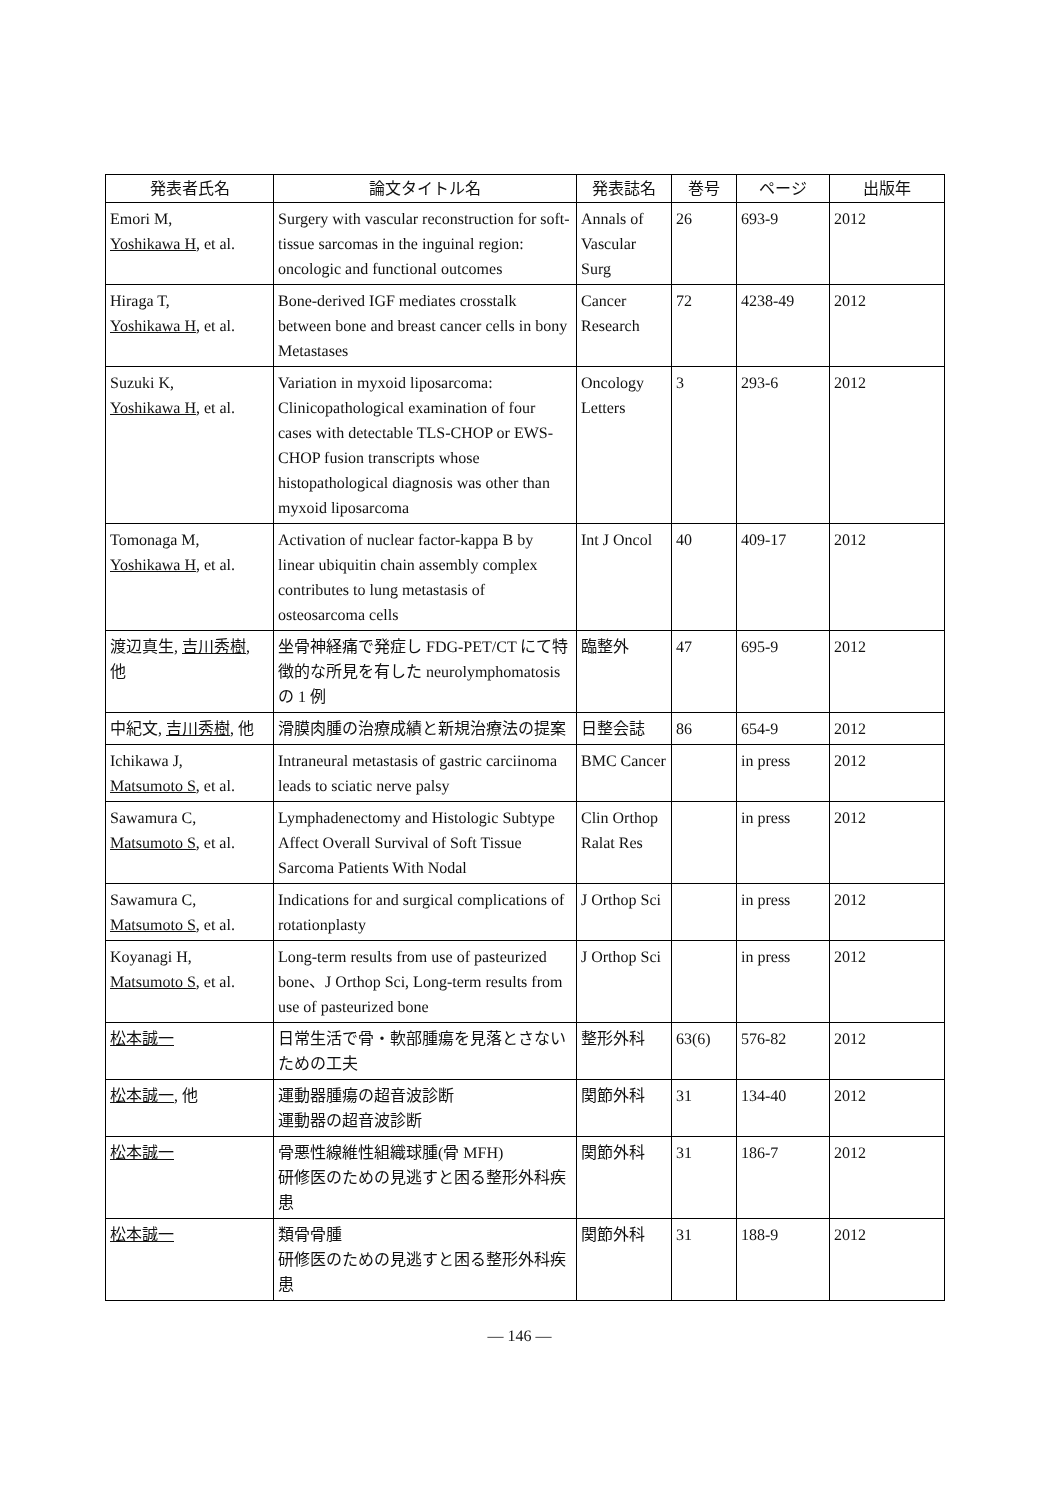| 発表者氏名 | 論文タイトル名 | 発表誌名 | 巻号 | ページ | 出版年 |
| --- | --- | --- | --- | --- | --- |
| Emori M, Yoshikawa H , et al. | Surgery with vascular reconstruction for soft-tissue sarcomas in the inguinal region: oncologic and functional outcomes | Annals of Vascular Surg | 26 | 693-9 | 2012 |
| Hiraga T, Yoshikawa H , et al. | Bone-derived IGF mediates crosstalk between bone and breast cancer cells in bony Metastases | Cancer Research | 72 | 4238-49 | 2012 |
| Suzuki K, Yoshikawa H , et al. | Variation in myxoid liposarcoma: Clinicopathological examination of four cases with detectable TLS-CHOP or EWS-CHOP fusion transcripts whose histopathological diagnosis was other than myxoid liposarcoma | Oncology Letters | 3 | 293-6 | 2012 |
| Tomonaga M, Yoshikawa H , et al. | Activation of nuclear factor-kappa B by linear ubiquitin chain assembly complex contributes to lung metastasis of osteosarcoma cells | Int J Oncol | 40 | 409-17 | 2012 |
| 渡辺真生, 吉川秀樹 , 他 | 坐骨神経痛で発症し FDG-PET/CT にて特徴的な所見を有した neurolymphomatosis の 1 例 | 臨整外 | 47 | 695-9 | 2012 |
| 中紀文, 吉川秀樹 , 他 | 滑膜肉腫の治療成績と新規治療法の提案 | 日整会誌 | 86 | 654-9 | 2012 |
| Ichikawa J, Matsumoto S , et al. | Intraneural metastasis of gastric carciinoma leads to sciatic nerve palsy | BMC Cancer | | in press | 2012 |
| Sawamura C, Matsumoto S , et al. | Lymphadenectomy and Histologic Subtype Affect Overall Survival of Soft Tissue Sarcoma Patients With Nodal | Clin Orthop Ralat Res | | in press | 2012 |
| Sawamura C, Matsumoto S , et al. | Indications for and surgical complications of rotationplasty | J Orthop Sci | | in press | 2012 |
| Koyanagi H, Matsumoto S , et al. | Long-term results from use of pasteurized bone、J Orthop Sci, Long-term results from use of pasteurized bone | J Orthop Sci | | in press | 2012 |
| 松本誠一 | 日常生活で骨・軟部腫瘍を見落とさないための工夫 | 整形外科 | 63(6) | 576-82 | 2012 |
| 松本誠一 , 他 | 運動器腫瘍の超音波診断 運動器の超音波診断 | 関節外科 | 31 | 134-40 | 2012 |
| 松本誠一 | 骨悪性線維性組織球腫(骨 MFH) 研修医のための見逃すと困る整形外科疾患 | 関節外科 | 31 | 186-7 | 2012 |
| 松本誠一 | 類骨骨腫 研修医のための見逃すと困る整形外科疾患 | 関節外科 | 31 | 188-9 | 2012 |
— 146 —